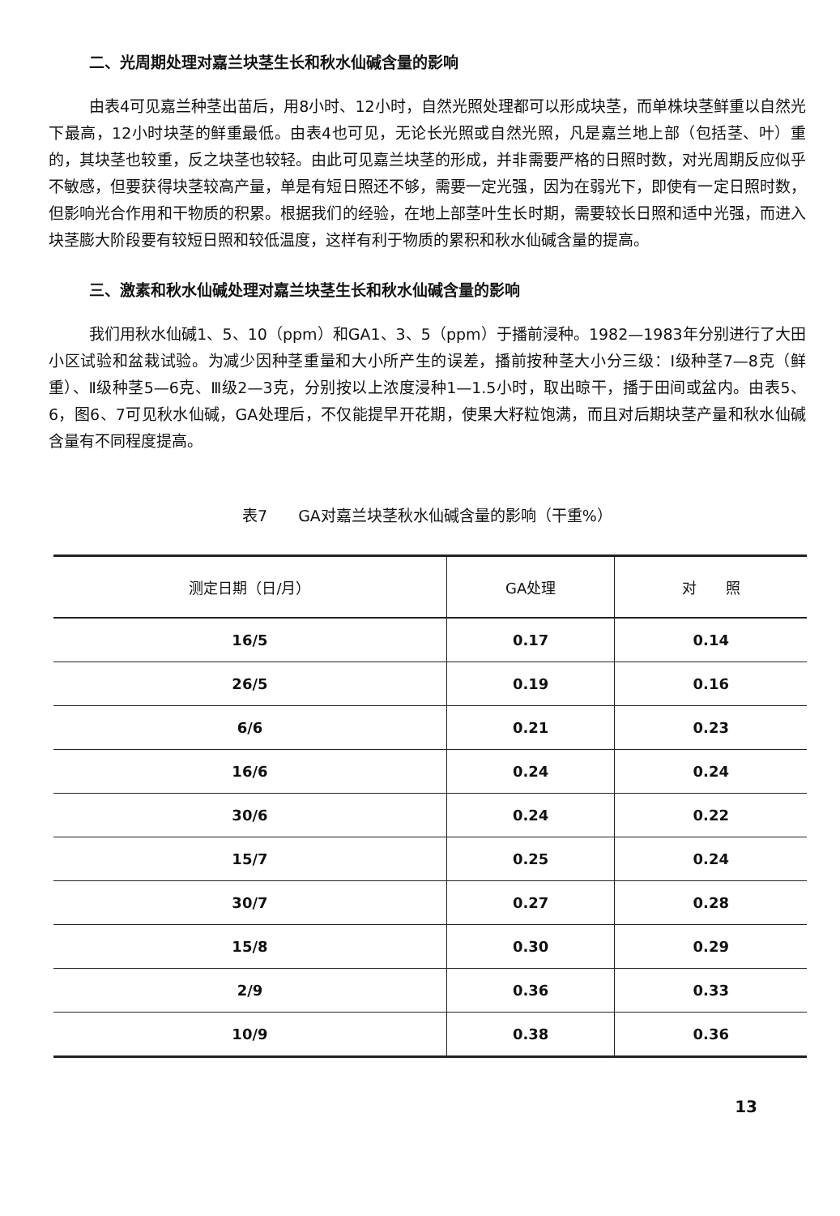二、光周期处理对嘉兰块茎生长和秋水仙碱含量的影响
由表4可见嘉兰种茎出苗后，用8小时、12小时，自然光照处理都可以形成块茎，而单株块茎鲜重以自然光下最高，12小时块茎的鲜重最低。由表4也可见，无论长光照或自然光照，凡是嘉兰地上部（包括茎、叶）重的，其块茎也较重，反之块茎也较轻。由此可见嘉兰块茎的形成，并非需要严格的日照时数，对光周期反应似乎不敏感，但要获得块茎较高产量，单是有短日照还不够，需要一定光强，因为在弱光下，即使有一定日照时数，但影响光合作用和干物质的积累。根据我们的经验，在地上部茎叶生长时期，需要较长日照和适中光强，而进入块茎膨大阶段要有较短日照和较低温度，这样有利于物质的累积和秋水仙碱含量的提高。
三、激素和秋水仙碱处理对嘉兰块茎生长和秋水仙碱含量的影响
我们用秋水仙碱1、5、10（ppm）和GA1、3、5（ppm）于播前浸种。1982—1983年分别进行了大田小区试验和盆栽试验。为减少因种茎重量和大小所产生的误差，播前按种茎大小分三级：Ⅰ级种茎7—8克（鲜重）、Ⅱ级种茎5—6克、Ⅲ级2—3克，分别按以上浓度浸种1—1.5小时，取出晾干，播于田间或盆内。由表5、6，图6、7可见秋水仙碱，GA处理后，不仅能提早开花期，使果大籽粒饱满，而且对后期块茎产量和秋水仙碱含量有不同程度提高。
表7　　GA对嘉兰块茎秋水仙碱含量的影响（干重%）
| 测定日期（日/月） | GA处理 | 对 照 |
| --- | --- | --- |
| 16/5 | 0.17 | 0.14 |
| 26/5 | 0.19 | 0.16 |
| 6/6 | 0.21 | 0.23 |
| 16/6 | 0.24 | 0.24 |
| 30/6 | 0.24 | 0.22 |
| 15/7 | 0.25 | 0.24 |
| 30/7 | 0.27 | 0.28 |
| 15/8 | 0.30 | 0.29 |
| 2/9 | 0.36 | 0.33 |
| 10/9 | 0.38 | 0.36 |
13